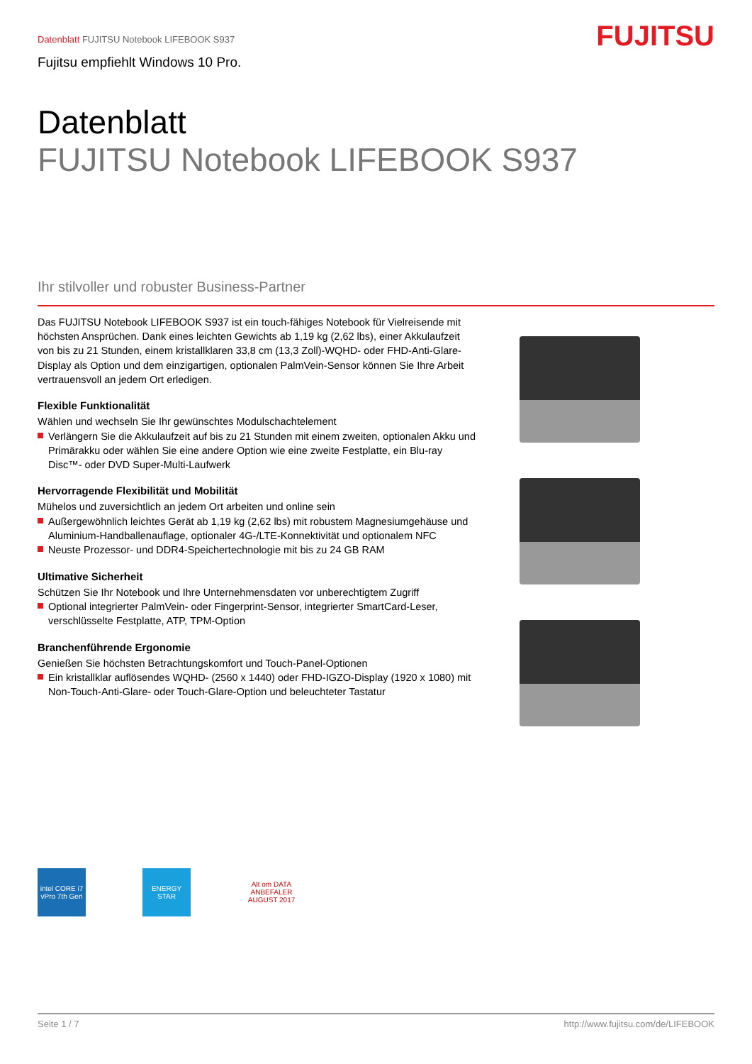Datenblatt FUJITSU Notebook LIFEBOOK S937
Fujitsu empfiehlt Windows 10 Pro.
FUJITSU
Datenblatt
FUJITSU Notebook LIFEBOOK S937
Ihr stilvoller und robuster Business-Partner
Das FUJITSU Notebook LIFEBOOK S937 ist ein touch-fähiges Notebook für Vielreisende mit höchsten Ansprüchen. Dank eines leichten Gewichts ab 1,19 kg (2,62 lbs), einer Akkulaufzeit von bis zu 21 Stunden, einem kristallklaren 33,8 cm (13,3 Zoll)-WQHD- oder FHD-Anti-Glare-Display als Option und dem einzigartigen, optionalen PalmVein-Sensor können Sie Ihre Arbeit vertrauensvoll an jedem Ort erledigen.
Flexible Funktionalität
Wählen und wechseln Sie Ihr gewünschtes Modulschachtelement
Verlängern Sie die Akkulaufzeit auf bis zu 21 Stunden mit einem zweiten, optionalen Akku und Primärakku oder wählen Sie eine andere Option wie eine zweite Festplatte, ein Blu-ray Disc™- oder DVD Super-Multi-Laufwerk
Hervorragende Flexibilität und Mobilität
Mühelos und zuversichtlich an jedem Ort arbeiten und online sein
Außergewöhnlich leichtes Gerät ab 1,19 kg (2,62 lbs) mit robustem Magnesiumgehäuse und Aluminium-Handballenauflage, optionaler 4G-/LTE-Konnektivität und optionalem NFC
Neuste Prozessor- und DDR4-Speichertechnologie mit bis zu 24 GB RAM
Ultimative Sicherheit
Schützen Sie Ihr Notebook und Ihre Unternehmensdaten vor unberechtigtem Zugriff
Optional integrierter PalmVein- oder Fingerprint-Sensor, integrierter SmartCard-Leser, verschlüsselte Festplatte, ATP, TPM-Option
Branchenführende Ergonomie
Genießen Sie höchsten Betrachtungskomfort und Touch-Panel-Optionen
Ein kristallklar auflösendes WQHD- (2560 x 1440) oder FHD-IGZO-Display (1920 x 1080) mit Non-Touch-Anti-Glare- oder Touch-Glare-Option und beleuchteter Tastatur
intel CORE i7 vPro 7th Gen
ENERGY STAR Alt om DATA ANBEFALER AUGUST 2017
Seite 1 / 7 http://www.fujitsu.com/de/LIFEBOOK